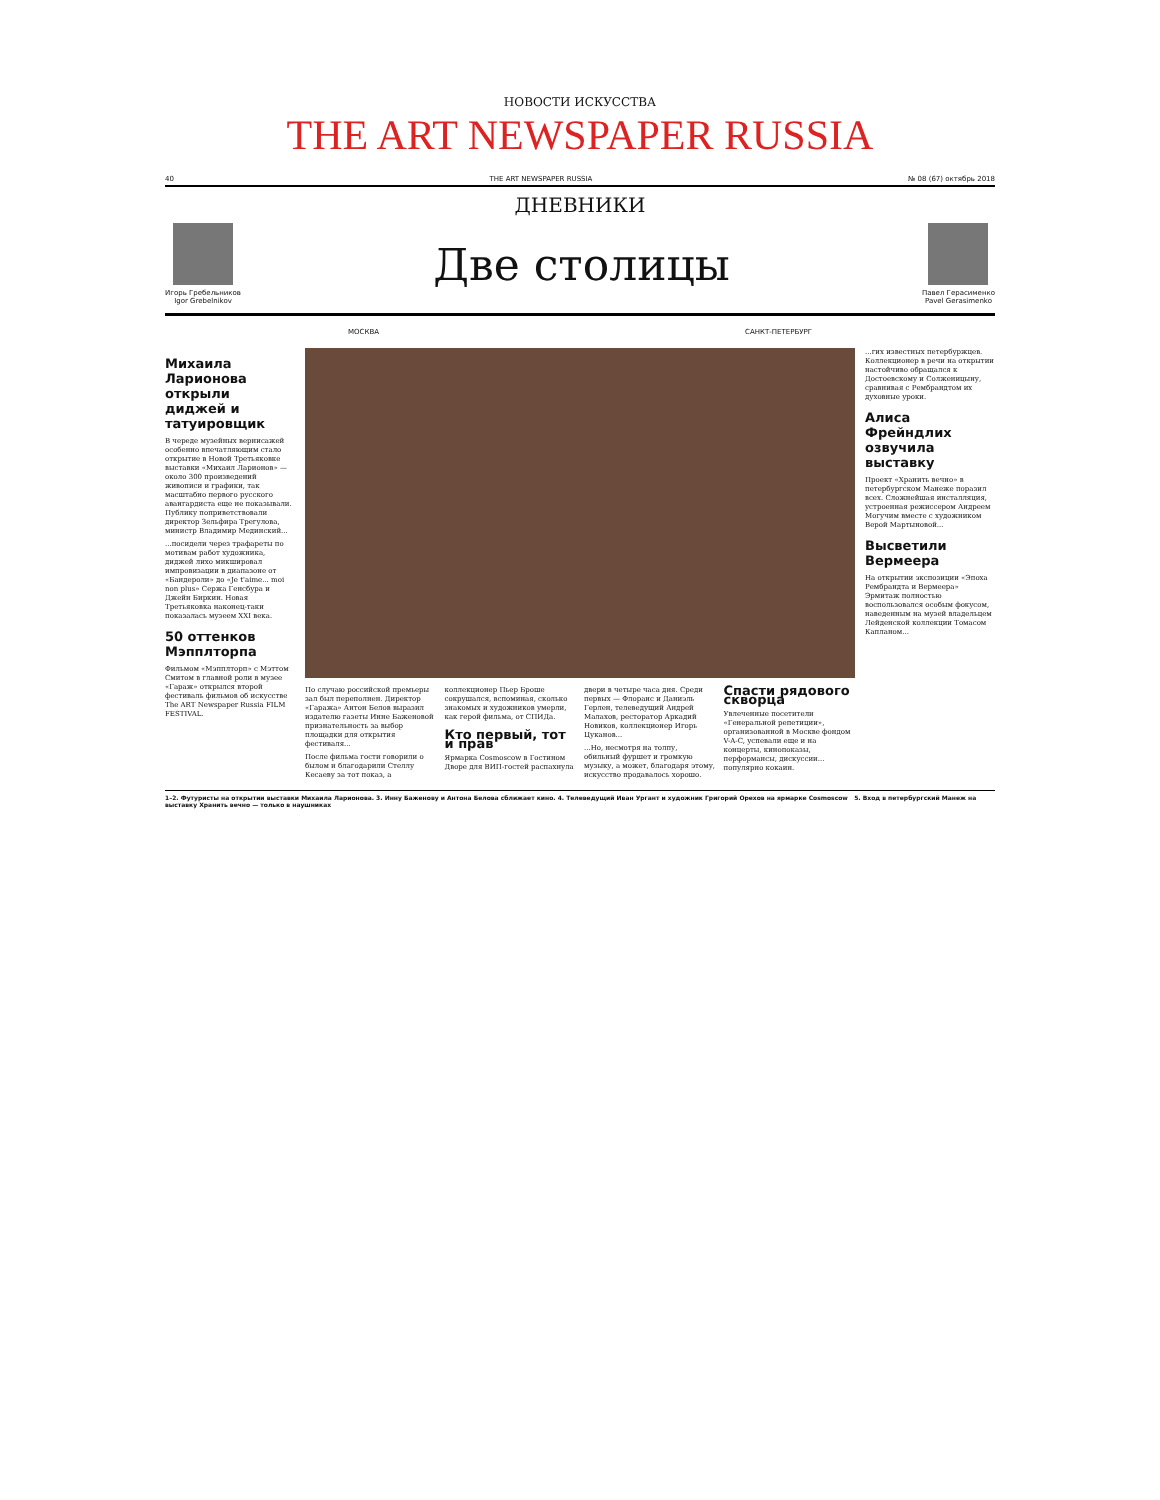НОВОСТИ ИСКУССТВА
THE ART NEWSPAPER RUSSIA
40 THE ART NEWSPAPER RUSSIA № 08 (67) октябрь 2018
ДНЕВНИКИ
Игорь Гребельников
Igor Grebelnikov
Две столицы
Павел Герасименко
Pavel Gerasimenko
МОСКВА САНКТ-ПЕТЕРБУРГ
Михаила Ларионова открыли диджей и татуировщик
В череде музейных вернисажей особенно впечатляющим стало открытие в Новой Третьяковке выставки «Михаил Ларионов» — около 300 произведений живописи и графики, так масштабно первого русского авангардиста еще не показывали. Публику поприветствовали директор Зельфира Трегулова, министр Владимир Мединский...
...посидели через трафареты по мотивам работ художника, диджей лихо микшировал импровизации в диапазоне от «Бандероли» до «Je t'aime... moi non plus» Сержа Генсбура и Джейн Биркин. Новая Третьяковка наконец-таки показалась музеем XXI века.
50 оттенков Мэпплторпа
Фильмом «Мэпплторп» с Мэттом Смитом в главной роли в музее «Гараж» открылся второй фестиваль фильмов об искусстве The ART Newspaper Russia FILM FESTIVAL.
По случаю российской премьеры зал был переполнен. Директор «Гаража» Антон Белов выразил издателю газеты Инне Баженовой признательность за выбор площадки для открытия фестиваля...
После фильма гости говорили о былом и благодарили Стеллу Кесаеву за тот показ, а коллекционер Пьер Броше сокрушался, вспоминая, сколько знакомых и художников умерли, как герой фильма, от СПИДа.
Кто первый, тот и прав
Ярмарка Cosmoscow в Гостином Дворе для ВИП-гостей распахнула двери в четыре часа дня. Среди первых — Флоранс и Даниэль Герлен, телеведущий Андрей Малахов, ресторатор Аркадий Новиков, коллекционер Игорь Цуканов...
...Но, несмотря на толпу, обильный фуршет и громкую музыку, а может, благодаря этому, искусство продавалось хорошо.
Спасти рядового скворца
Увлеченные посетители «Генеральной репетиции», организованной в Москве фондом V-A-C, успевали еще и на концерты, кинопоказы, перформансы, дискуссии... популярно кокаин.
...гих известных петербуржцев. Коллекционер в речи на открытии настойчиво обращался к Достоевскому и Солженицыну, сравнивая с Рембрандтом их духовные уроки.
Алиса Фрейндлих озвучила выставку
Проект «Хранить вечно» в петербургском Манеже поразил всех. Сложнейшая инсталляция, устроенная режиссером Андреем Могучим вместе с художником Верой Мартыновой...
Высветили Вермеера
На открытии экспозиции «Эпоха Рембрандта и Вермеера» Эрмитаж полностью воспользовался особым фокусом, наведенным на музей владельцем Лейденской коллекции Томасом Капланом...
1–2. Футуристы на открытии выставки Михаила Ларионова. 3. Инну Баженову и Антона Белова сближает кино. 4. Телеведущий Иван Ургант и художник Григорий Орехов на ярмарке Cosmoscow 5. Вход в петербургский Манеж на выставку Хранить вечно — только в наушниках